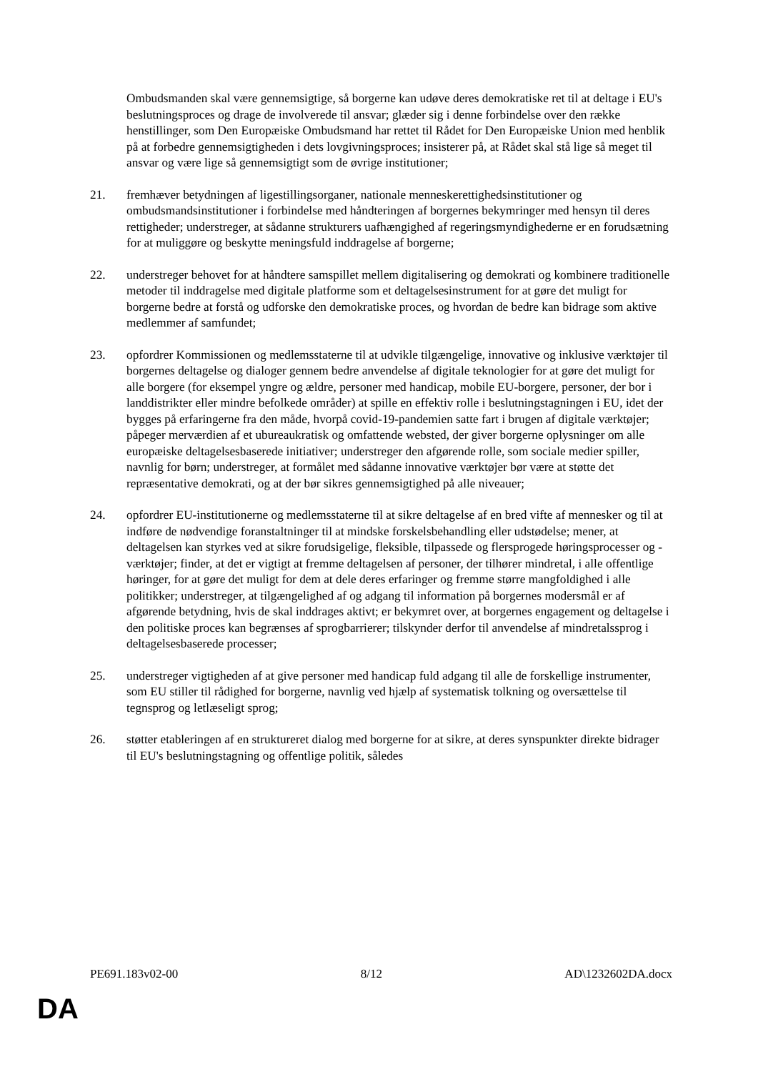Ombudsmanden skal være gennemsigtige, så borgerne kan udøve deres demokratiske ret til at deltage i EU's beslutningsproces og drage de involverede til ansvar; glæder sig i denne forbindelse over den række henstillinger, som Den Europæiske Ombudsmand har rettet til Rådet for Den Europæiske Union med henblik på at forbedre gennemsigtigheden i dets lovgivningsproces; insisterer på, at Rådet skal stå lige så meget til ansvar og være lige så gennemsigtigt som de øvrige institutioner;
21. fremhæver betydningen af ligestillingsorganer, nationale menneskerettighedsinstitutioner og ombudsmandsinstitutioner i forbindelse med håndteringen af borgernes bekymringer med hensyn til deres rettigheder; understreger, at sådanne strukturers uafhængighed af regeringsmyndighederne er en forudsætning for at muliggøre og beskytte meningsfuld inddragelse af borgerne;
22. understreger behovet for at håndtere samspillet mellem digitalisering og demokrati og kombinere traditionelle metoder til inddragelse med digitale platforme som et deltagelsesinstrument for at gøre det muligt for borgerne bedre at forstå og udforske den demokratiske proces, og hvordan de bedre kan bidrage som aktive medlemmer af samfundet;
23. opfordrer Kommissionen og medlemsstaterne til at udvikle tilgængelige, innovative og inklusive værktøjer til borgernes deltagelse og dialoger gennem bedre anvendelse af digitale teknologier for at gøre det muligt for alle borgere (for eksempel yngre og ældre, personer med handicap, mobile EU-borgere, personer, der bor i landdistrikter eller mindre befolkede områder) at spille en effektiv rolle i beslutningstagningen i EU, idet der bygges på erfaringerne fra den måde, hvorpå covid-19-pandemien satte fart i brugen af digitale værktøjer; påpeger merværdien af et ubureaukratisk og omfattende websted, der giver borgerne oplysninger om alle europæiske deltagelsesbaserede initiativer; understreger den afgørende rolle, som sociale medier spiller, navnlig for børn; understreger, at formålet med sådanne innovative værktøjer bør være at støtte det repræsentative demokrati, og at der bør sikres gennemsigtighed på alle niveauer;
24. opfordrer EU-institutionerne og medlemsstaterne til at sikre deltagelse af en bred vifte af mennesker og til at indføre de nødvendige foranstaltninger til at mindske forskelsbehandling eller udstødelse; mener, at deltagelsen kan styrkes ved at sikre forudsigelige, fleksible, tilpassede og flersprogede høringsprocesser og -værktøjer; finder, at det er vigtigt at fremme deltagelsen af personer, der tilhører mindretal, i alle offentlige høringer, for at gøre det muligt for dem at dele deres erfaringer og fremme større mangfoldighed i alle politikker; understreger, at tilgængelighed af og adgang til information på borgernes modersmål er af afgørende betydning, hvis de skal inddrages aktivt; er bekymret over, at borgernes engagement og deltagelse i den politiske proces kan begrænses af sprogbarrierer; tilskynder derfor til anvendelse af mindretalssprog i deltagelsesbaserede processer;
25. understreger vigtigheden af at give personer med handicap fuld adgang til alle de forskellige instrumenter, som EU stiller til rådighed for borgerne, navnlig ved hjælp af systematisk tolkning og oversættelse til tegnsprog og letlæseligt sprog;
26. støtter etableringen af en struktureret dialog med borgerne for at sikre, at deres synspunkter direkte bidrager til EU's beslutningstagning og offentlige politik, således
PE691.183v02-00 8/12 AD\1232602DA.docx
DA